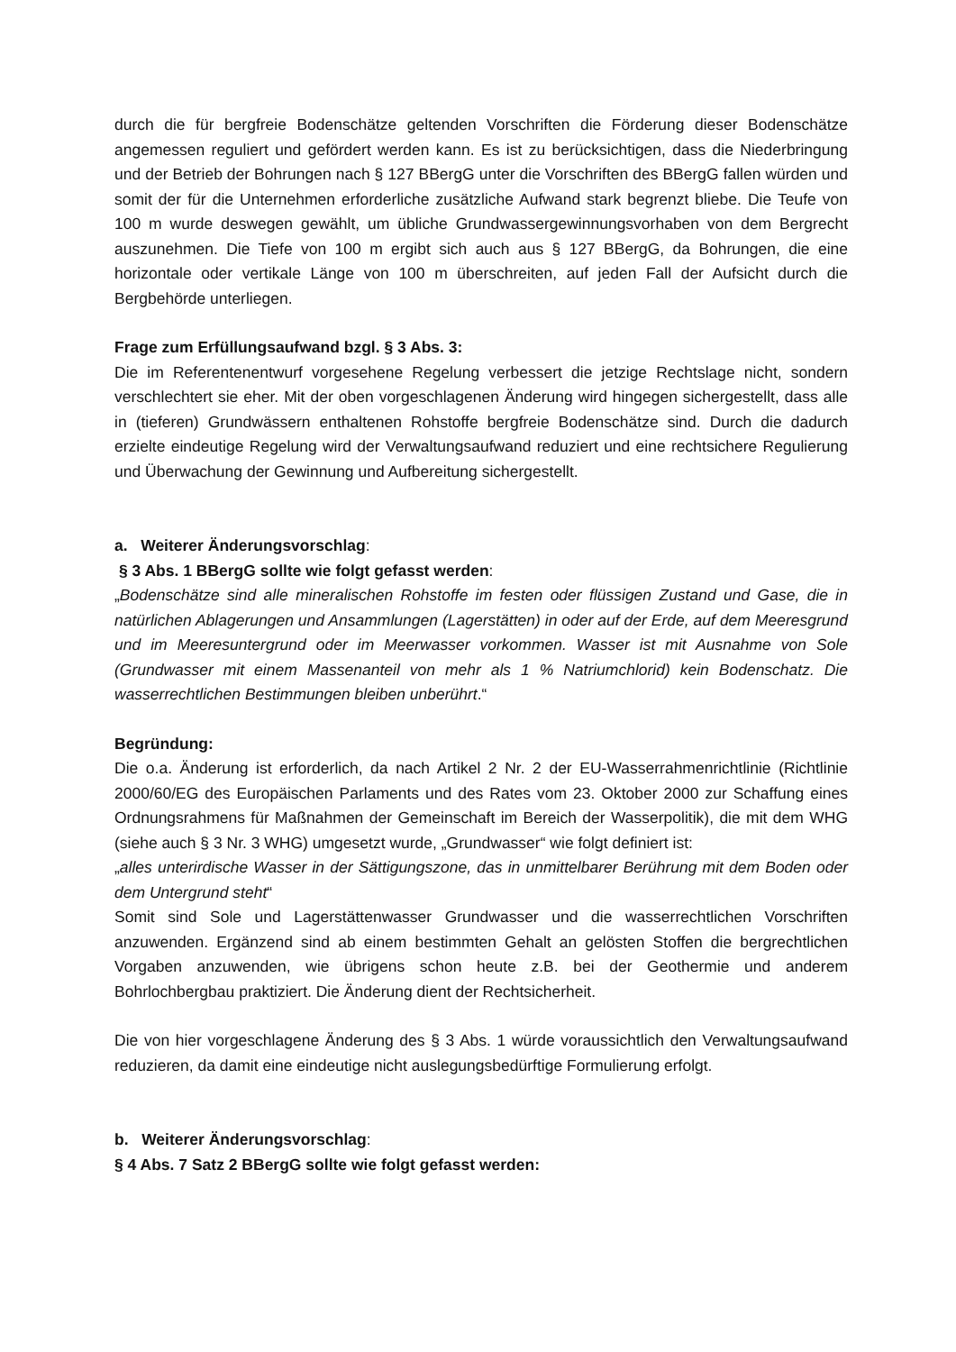durch die für bergfreie Bodenschätze geltenden Vorschriften die Förderung dieser Boden­schätze angemessen reguliert und gefördert werden kann. Es ist zu berücksichtigen, dass die Niederbringung und der Betrieb der Bohrungen nach § 127 BBergG unter die Vorschriften des BBergG fallen würden und somit der für die Unternehmen erforderliche zusätzliche Aufwand stark begrenzt bliebe. Die Teufe von 100 m wurde deswegen gewählt, um übliche Grundwas­sergewinnungsvorhaben von dem Bergrecht auszunehmen. Die Tiefe von 100 m ergibt sich auch aus § 127 BBergG, da Bohrungen, die eine horizontale oder vertikale Länge von 100 m überschreiten, auf jeden Fall der Aufsicht durch die Bergbehörde unterliegen.
Frage zum Erfüllungsaufwand bzgl. § 3 Abs. 3:
Die im Referentenentwurf vorgesehene Regelung verbessert die jetzige Rechtslage nicht, sondern verschlechtert sie eher. Mit der oben vorgeschlagenen Änderung wird hingegen sichergestellt, dass alle in (tieferen) Grundwässern enthaltenen Rohstoffe bergfreie Bo­denschätze sind. Durch die dadurch erzielte eindeutige Regelung wird der Verwaltungs­aufwand reduziert und eine rechtsichere Regulierung und Überwachung der Gewinnung und Aufbereitung sichergestellt.
a. Weiterer Änderungsvorschlag:
§ 3 Abs. 1 BBergG sollte wie folgt gefasst werden:
„Bodenschätze sind alle mineralischen Rohstoffe im festen oder flüssigen Zustand und Gase, die in natürlichen Ablagerungen und Ansammlungen (Lagerstätten) in oder auf der Erde, auf dem Meeresgrund und im Meeresuntergrund oder im Meerwasser vorkommen. Wasser ist mit Ausnahme von Sole (Grundwasser mit einem Massenanteil von mehr als 1 % Natriumchlorid) kein Bodenschatz. Die wasserrechtlichen Bestimmungen bleiben unberührt.“
Begründung:
Die o.a. Änderung ist erforderlich, da nach Artikel 2 Nr. 2 der EU-Wasserrahmenrichtlinie (Richtlinie 2000/60/EG des Europäischen Parlaments und des Rates vom 23. Oktober 2000 zur Schaffung eines Ordnungsrahmens für Maßnahmen der Gemeinschaft im Bereich der Wasserpolitik), die mit dem WHG (siehe auch § 3 Nr. 3 WHG) umgesetzt wurde, „Grundwas­ser“ wie folgt definiert ist:
„alles unterirdische Wasser in der Sättigungszone, das in unmittelbarer Berührung mit dem Boden oder dem Untergrund steht“
Somit sind Sole und Lagerstättenwasser Grundwasser und die wasserrechtlichen Vorschriften anzuwenden. Ergänzend sind ab einem bestimmten Gehalt an gelösten Stoffen die bergrecht­lichen Vorgaben anzuwenden, wie übrigens schon heute z.B. bei der Geothermie und ande­rem Bohrlochbergbau praktiziert. Die Änderung dient der Rechtsicherheit.
Die von hier vorgeschlagene Änderung des § 3 Abs. 1 würde voraussichtlich den Verwaltungs­aufwand reduzieren, da damit eine eindeutige nicht auslegungsbedürftige Formulierung er­folgt.
b. Weiterer Änderungsvorschlag:
§ 4 Abs. 7 Satz 2 BBergG sollte wie folgt gefasst werden: